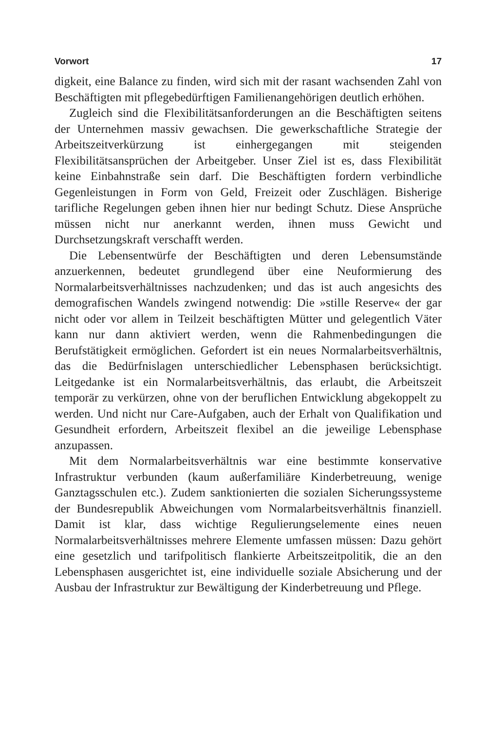Vorwort 17
digkeit, eine Balance zu finden, wird sich mit der rasant wachsenden Zahl von Beschäftigten mit pflegebedürftigen Familienangehörigen deutlich erhöhen.
Zugleich sind die Flexibilitätsanforderungen an die Beschäftigten seitens der Unternehmen massiv gewachsen. Die gewerkschaftliche Strategie der Arbeitszeitverkürzung ist einhergegangen mit steigen­den Flexibilitätsansprüchen der Arbeitgeber. Unser Ziel ist es, dass Flexibilität keine Einbahnstraße sein darf. Die Beschäftigten fordern verbindliche Gegenleistungen in Form von Geld, Freizeit oder Zu­schlägen. Bisherige tarifliche Regelungen geben ihnen hier nur be­dingt Schutz. Diese Ansprüche müssen nicht nur anerkannt werden, ihnen muss Gewicht und Durchsetzungskraft verschafft werden.
Die Lebensentwürfe der Beschäftigten und deren Lebensumstände anzuerkennen, bedeutet grundlegend über eine Neuformierung des Normalarbeitsverhältnisses nachzudenken; und das ist auch ange­sichts des demografischen Wandels zwingend notwendig: Die »stille Reserve« der gar nicht oder vor allem in Teilzeit beschäftigten Müt­ter und gelegentlich Väter kann nur dann aktiviert werden, wenn die Rahmenbedingungen die Berufstätigkeit ermöglichen. Gefor­dert ist ein neues Normalarbeitsverhältnis, das die Bedürfnislagen unterschiedlicher Lebensphasen berücksichtigt. Leitgedanke ist ein Normalarbeitsverhältnis, das erlaubt, die Arbeitszeit temporär zu verkürzen, ohne von der beruflichen Entwicklung abgekoppelt zu werden. Und nicht nur Care-Aufgaben, auch der Erhalt von Qua­lifikation und Gesundheit erfordern, Arbeitszeit flexibel an die je­weilige Lebensphase anzupassen.
Mit dem Normalarbeitsverhältnis war eine bestimmte konserva­tive Infrastruktur verbunden (kaum außerfamiliäre Kinderbetreu­ung, wenige Ganztagsschulen etc.). Zudem sanktionierten die so­zialen Sicherungssysteme der Bundesrepublik Abweichungen vom Normalarbeitsverhältnis finanziell. Damit ist klar, dass wichtige Re­gulierungselemente eines neuen Normalarbeitsverhältnisses mehrere Elemente umfassen müssen: Dazu gehört eine gesetzlich und tarifpo­litisch flankierte Arbeitszeitpolitik, die an den Lebensphasen ausge­richtet ist, eine individuelle soziale Absicherung und der Ausbau der Infrastruktur zur Bewältigung der Kinderbetreuung und Pflege.